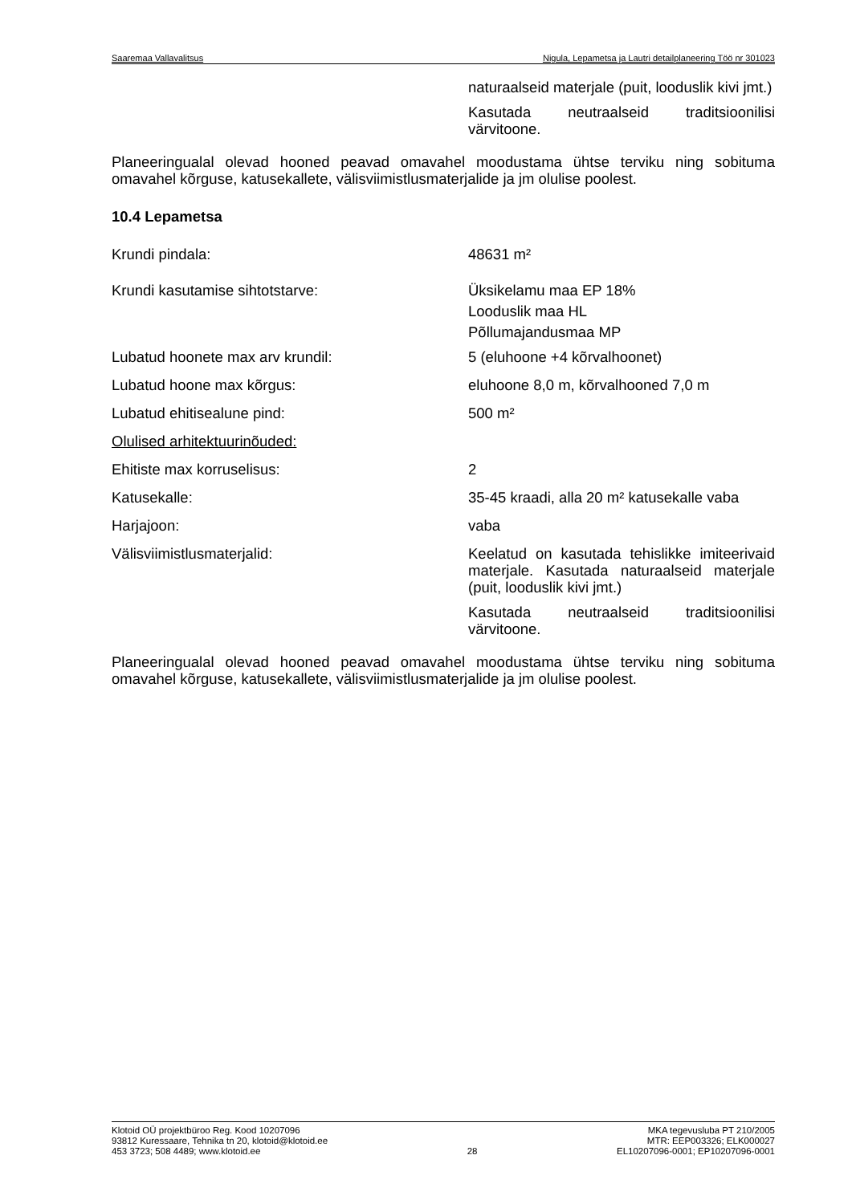Saaremaa Vallavalitsus Nigula, Lepametsa ja Lautri detailplaneering Töö nr 301023
naturaalseid materjale (puit, looduslik kivi jmt.)
Kasutada neutraalseid traditsioonilisi värvitoone.
Planeeringualal olevad hooned peavad omavahel moodustama ühtse terviku ning sobituma omavahel kõrguse, katusekallete, välisviimistlusmaterjalide ja jm olulise poolest.
10.4 Lepametsa
Krundi pindala: 48631 m²
Krundi kasutamise sihtotstarve: Üksikelamu maa EP 18%
Looduslik maa HL
Põllumajandusmaa MP
Lubatud hoonete max arv krundil: 5 (eluhoone +4 kõrvalhoonet)
Lubatud hoone max kõrgus: eluhoone 8,0 m, kõrvalhooned 7,0 m
Lubatud ehitisealune pind: 500 m²
Olulised arhitektuurinõuded:
Ehitiste max korruselisus: 2
Katusekalle: 35-45 kraadi, alla 20 m² katusekalle vaba
Harjajoon: vaba
Välisviimistlusmaterjalid: Keelatud on kasutada tehislikke imiteerivaid materjale. Kasutada naturaalseid materjale (puit, looduslik kivi jmt.)
Kasutada neutraalseid traditsioonilisi värvitoone.
Planeeringualal olevad hooned peavad omavahel moodustama ühtse terviku ning sobituma omavahel kõrguse, katusekallete, välisviimistlusmaterjalide ja jm olulise poolest.
Klotoid OÜ projektbüroo Reg. Kood 10207096
93812 Kuressaare, Tehnika tn 20, klotoid@klotoid.ee
453 3723; 508 4489; www.klotoid.ee
28 MKA tegevusluba PT 210/2005
MTR: EEP003326; ELK000027
EL10207096-0001; EP10207096-0001